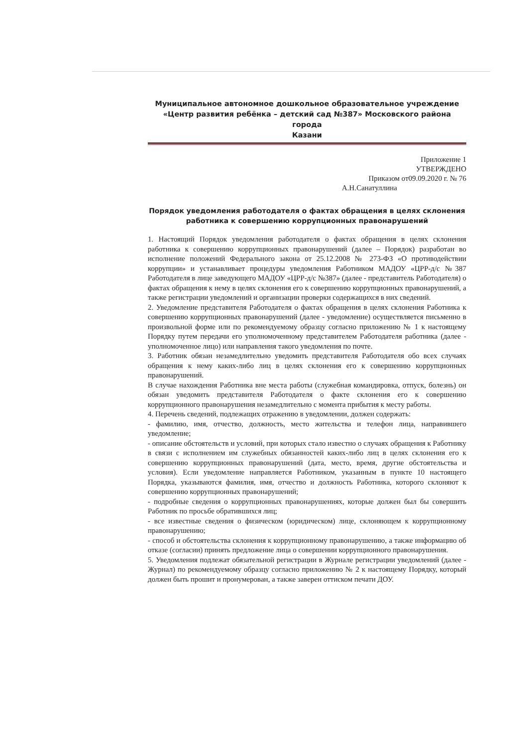Муниципальное автономное дошкольное образовательное учреждение
«Центр развития ребёнка – детский сад №387» Московского района города
Казани
Приложение 1
УТВЕРЖДЕНО
Приказом от09.09.2020 г. № 76
А.Н.Санатуллина
Порядок уведомления работодателя о фактах обращения в целях склонения работника к совершению коррупционных правонарушений
1. Настоящий Порядок уведомления работодателя о фактах обращения в целях склонения работника к совершению коррупционных правонарушений (далее – Порядок) разработан во исполнение положений Федерального закона от 25.12.2008 № 273-ФЗ «О противодействии коррупции» и устанавливает процедуры уведомления Работником МАДОУ «ЦРР-д/с №387 Работодателя в лице заведующего МАДОУ «ЦРР-д/с №387» (далее - представитель Работодателя) о фактах обращения к нему в целях склонения его к совершению коррупционных правонарушений, а также регистрации уведомлений и организации проверки содержащихся в них сведений.
2. Уведомление представителя Работодателя о фактах обращения в целях склонения Работника к совершению коррупционных правонарушений (далее - уведомление) осуществляется письменно в произвольной форме или по рекомендуемому образцу согласно приложению № 1 к настоящему Порядку путем передачи его уполномоченному представителем Работодателя работника (далее - уполномоченное лицо) или направления такого уведомления по почте.
3. Работник обязан незамедлительно уведомить представителя Работодателя обо всех случаях обращения к нему каких-либо лиц в целях склонения его к совершению коррупционных правонарушений.
В случае нахождения Работника вне места работы (служебная командировка, отпуск, болезнь) он обязан уведомить представителя Работодателя о факте склонения его к совершению коррупционного правонарушения незамедлительно с момента прибытия к месту работы.
4. Перечень сведений, подлежащих отражению в уведомлении, должен содержать:
- фамилию, имя, отчество, должность, место жительства и телефон лица, направившего уведомление;
- описание обстоятельств и условий, при которых стало известно о случаях обращения к Работнику в связи с исполнением им служебных обязанностей каких-либо лиц в целях склонения его к совершению коррупционных правонарушений (дата, место, время, другие обстоятельства и условия). Если уведомление направляется Работником, указанным в пункте 10 настоящего Порядка, указываются фамилия, имя, отчество и должность Работника, которого склоняют к совершению коррупционных правонарушений;
- подробные сведения о коррупционных правонарушениях, которые должен был бы совершить Работник по просьбе обратившихся лиц;
- все известные сведения о физическом (юридическом) лице, склоняющем к коррупционному правонарушению;
- способ и обстоятельства склонения к коррупционному правонарушению, а также информацию об отказе (согласии) принять предложение лица о совершении коррупционного правонарушения.
5. Уведомления подлежат обязательной регистрации в Журнале регистрации уведомлений (далее - Журнал) по рекомендуемому образцу согласно приложению № 2 к настоящему Порядку, который должен быть прошит и пронумерован, а также заверен оттиском печати ДОУ.